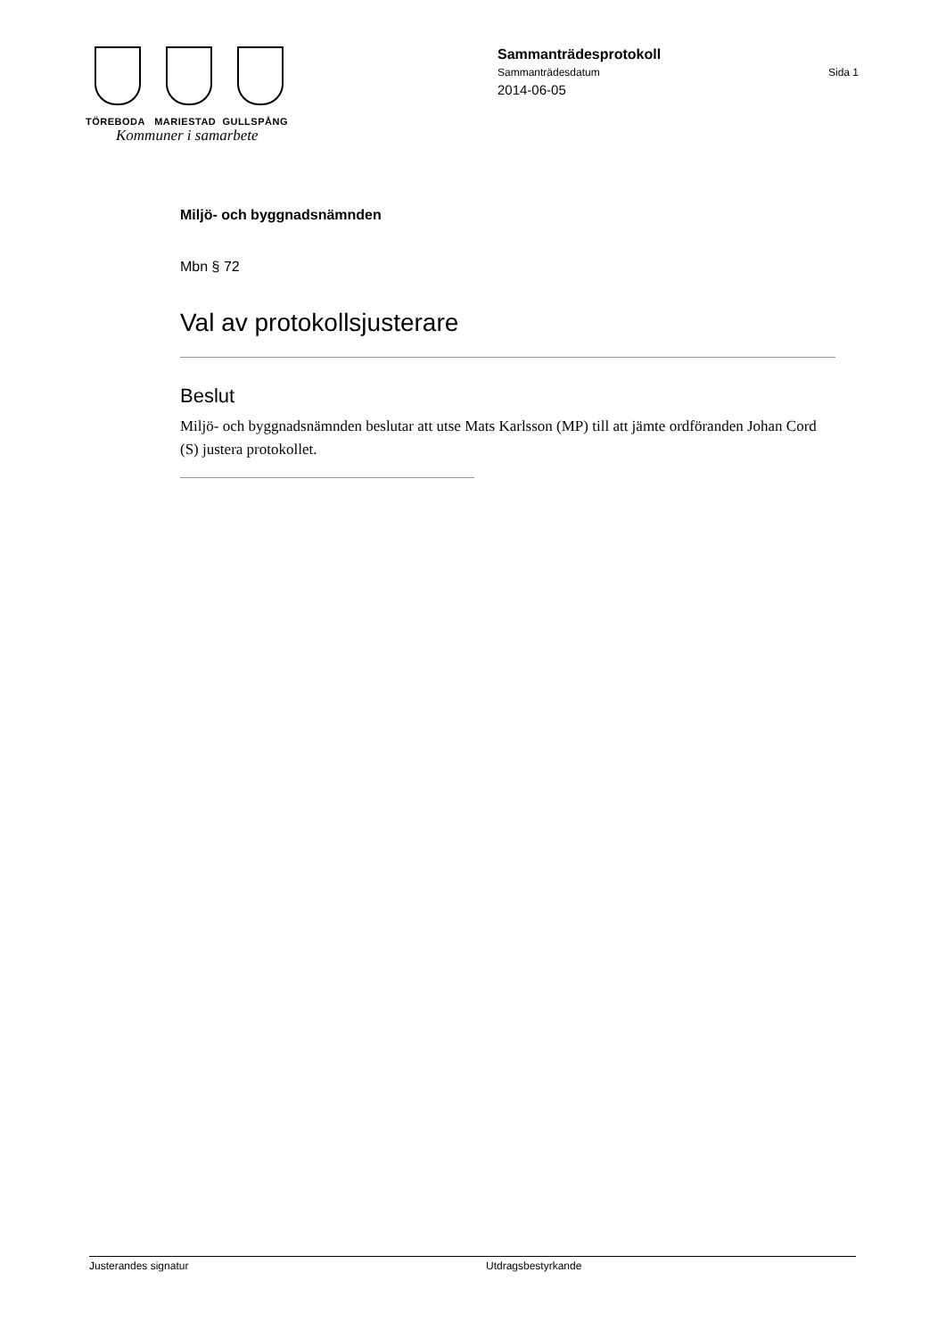TÖREBODA MARIESTAD GULLSPÅNG
Kommuner i samarbete
Sammanträdesprotokoll
Sammanträdesdatum Sida 1
2014-06-05
Miljö- och byggnadsnämnden
Mbn § 72
Val av protokollsjusterare
Beslut
Miljö- och byggnadsnämnden beslutar att utse Mats Karlsson (MP) till att jämte ordföranden Johan Cord (S) justera protokollet.
Justerandes signatur Utdragsbestyrkande